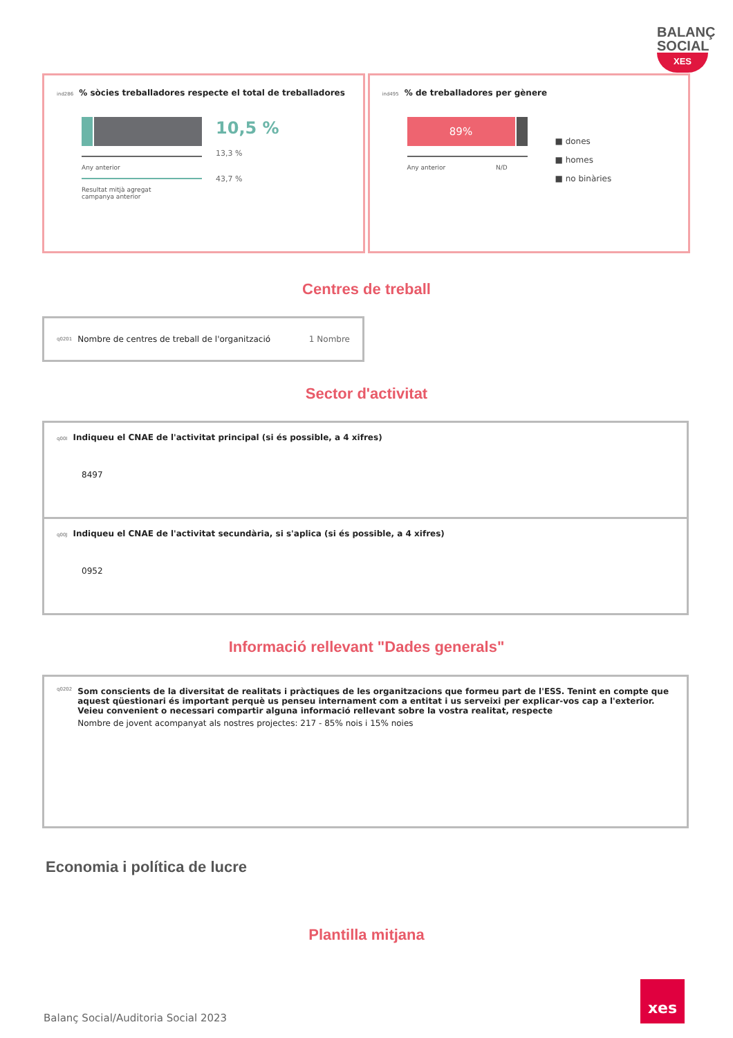BALANÇ
SOCIAL
XES
ind286% sòcies treballadores respecte el total de treballadores
Any anterior
Resultat mitjà agregat
campanya anterior
10,5 %
13,3 %
43,7 %
ind495% de treballadores per gènere
89%
Any anterior N/D
■ dones
■ homes
■ no binàries
Centres de treball
q0201 Nombre de centres de treball de l'organització 1 Nombre
Sector d'activitat
q00I Indiqueu el CNAE de l'activitat principal (si és possible, a 4 xifres)
8497
q00J Indiqueu el CNAE de l'activitat secundària, si s'aplica (si és possible, a 4 xifres)
0952
Informació rellevant "Dades generals"
q0202
Som conscients de la diversitat de realitats i pràctiques de les organitzacions que formeu part de l'ESS. Tenint en compte que aquest qüestionari és important perquè us penseu internament com a entitat i us serveixi per explicar-vos cap a l'exterior. Veieu convenient o necessari compartir alguna informació rellevant sobre la vostra realitat, respecte
Nombre de jovent acompanyat als nostres projectes: 217 - 85% nois i 15% noies
Economia i política de lucre
Plantilla mitjana
Balanç Social/Auditoria Social 2023
xes